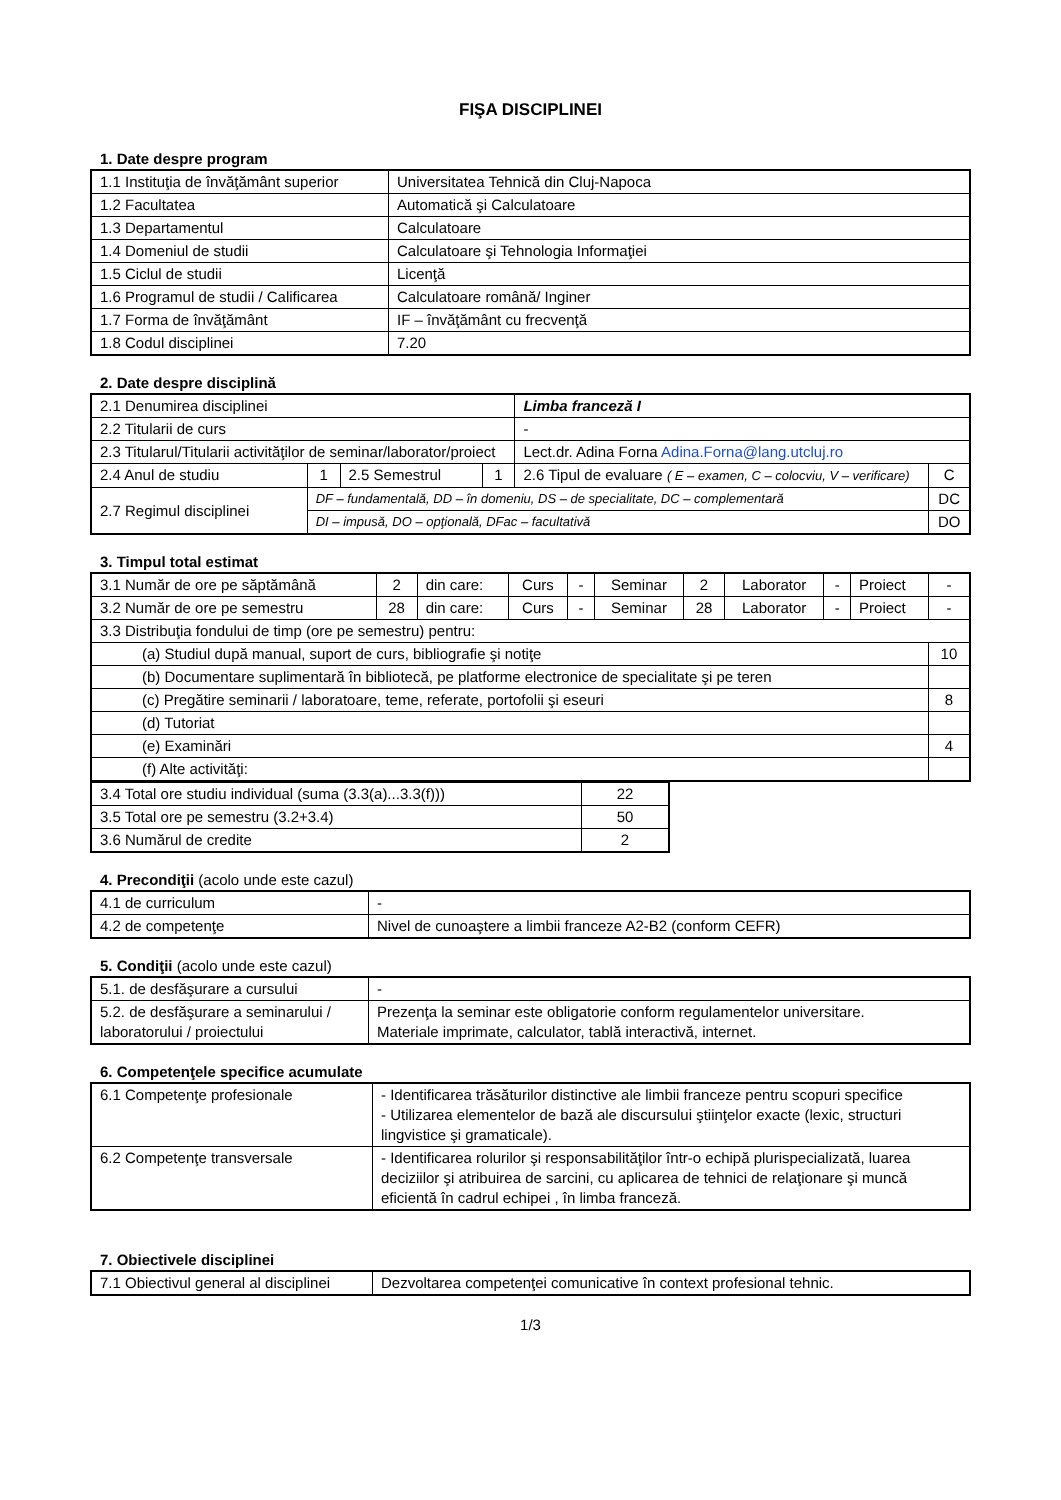FIŞA DISCIPLINEI
1. Date despre program
| 1.1 Instituţia de învăţământ superior | Universitatea Tehnică din Cluj-Napoca |
| 1.2 Facultatea | Automatică şi Calculatoare |
| 1.3 Departamentul | Calculatoare |
| 1.4 Domeniul de studii | Calculatoare şi Tehnologia Informaţiei |
| 1.5 Ciclul de studii | Licenţă |
| 1.6 Programul de studii / Calificarea | Calculatoare română/ Inginer |
| 1.7 Forma de învăţământ | IF – învăţământ cu frecvenţă |
| 1.8 Codul disciplinei | 7.20 |
2. Date despre disciplină
| 2.1 Denumirea disciplinei | | | | Limba franceză I | |
| 2.2 Titularii de curs | | | | - | |
| 2.3 Titularul/Titularii activităţilor de seminar/laborator/proiect | | | | Lect.dr. Adina Forna Adina.Forna@lang.utcluj.ro | |
| 2.4 Anul de studiu | 1 | 2.5 Semestrul | 1 | 2.6 Tipul de evaluare ( E – examen, C – colocviu, V – verificare) | C |
| 2.7 Regimul disciplinei | DF – fundamentală, DD – în domeniu, DS – de specialitate, DC – complementară | | | | DC |
| | DI – impusă, DO – opţională, DFac – facultativă | | | | DO |
3. Timpul total estimat
| 3.1 Număr de ore pe săptămână | 2 | din care: | Curs | - | Seminar | 2 | Laborator | - | Proiect | - |
| 3.2 Număr de ore pe semestru | 28 | din care: | Curs | - | Seminar | 28 | Laborator | - | Proiect | - |
| 3.3 Distribuţia fondului de timp (ore pe semestru) pentru: | | | | | | | | | | |
| (a) Studiul după manual, suport de curs, bibliografie şi notiţe | | | | | | | | | | 10 |
| (b) Documentare suplimentară în bibliotecă, pe platforme electronice de specialitate şi pe teren | | | | | | | | | | |
| (c) Pregătire seminarii / laboratoare, teme, referate, portofolii şi eseuri | | | | | | | | | | 8 |
| (d) Tutoriat | | | | | | | | | | |
| (e) Examinări | | | | | | | | | | 4 |
| (f) Alte activităţi: | | | | | | | | | | |
| 3.4 Total ore studiu individual (suma (3.3(a)...3.3(f))) | 22 |
| 3.5 Total ore pe semestru (3.2+3.4) | 50 |
| 3.6 Numărul de credite | 2 |
4. Precondiţii (acolo unde este cazul)
| 4.1 de curriculum | - |
| 4.2 de competenţe | Nivel de cunoaştere a limbii franceze A2-B2 (conform CEFR) |
5. Condiţii (acolo unde este cazul)
| 5.1. de desfăşurare a cursului | - |
| 5.2. de desfăşurare a seminarului / laboratorului / proiectului | Prezenţa la seminar este obligatorie conform regulamentelor universitare. Materiale imprimate, calculator, tablă interactivă, internet. |
6. Competenţele specifice acumulate
| 6.1 Competenţe profesionale | - Identificarea trăsăturilor distinctive ale limbii franceze pentru scopuri specifice - Utilizarea elementelor de bază ale discursului ştiinţelor exacte (lexic, structuri lingvistice şi gramaticale). |
| 6.2 Competenţe transversale | - Identificarea rolurilor şi responsabilităţilor într-o echipă plurispecializată, luarea deciziilor şi atribuirea de sarcini, cu aplicarea de tehnici de relaţionare şi muncă eficientă în cadrul echipei , în limba franceză. |
7. Obiectivele disciplinei
| 7.1 Obiectivul general al disciplinei | Dezvoltarea competenţei comunicative în context profesional tehnic. |
1/3